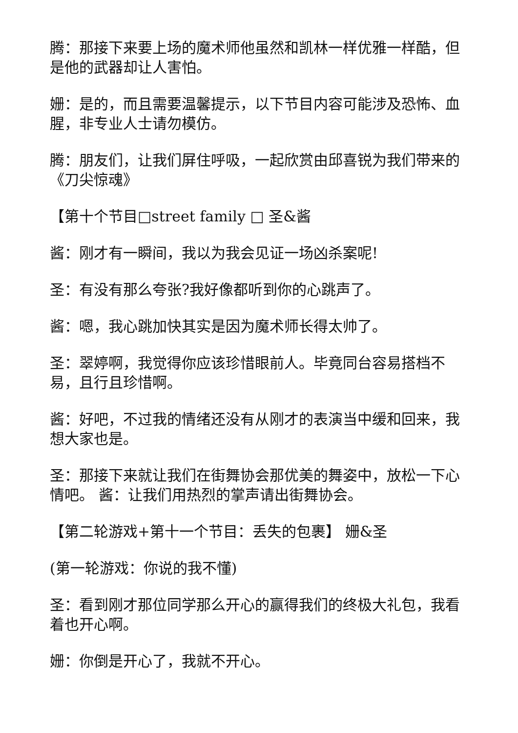腾：那接下来要上场的魔术师他虽然和凯林一样优雅一样酷，但是他的武器却让人害怕。
姗：是的，而且需要温馨提示，以下节目内容可能涉及恐怖、血腥，非专业人士请勿模仿。
腾：朋友们，让我们屏住呼吸，一起欣赏由邱喜锐为我们带来的《刀尖惊魂》
【第十个节目□street family □ 圣&酱
酱：刚才有一瞬间，我以为我会见证一场凶杀案呢!
圣：有没有那么夸张?我好像都听到你的心跳声了。
酱：嗯，我心跳加快其实是因为魔术师长得太帅了。
圣：翠婷啊，我觉得你应该珍惜眼前人。毕竟同台容易搭档不易，且行且珍惜啊。
酱：好吧，不过我的情绪还没有从刚才的表演当中缓和回来，我想大家也是。
圣：那接下来就让我们在街舞协会那优美的舞姿中，放松一下心情吧。 酱：让我们用热烈的掌声请出街舞协会。
【第二轮游戏+第十一个节目：丢失的包裹】 姗&圣
(第一轮游戏：你说的我不懂)
圣：看到刚才那位同学那么开心的赢得我们的终极大礼包，我看着也开心啊。
姗：你倒是开心了，我就不开心。